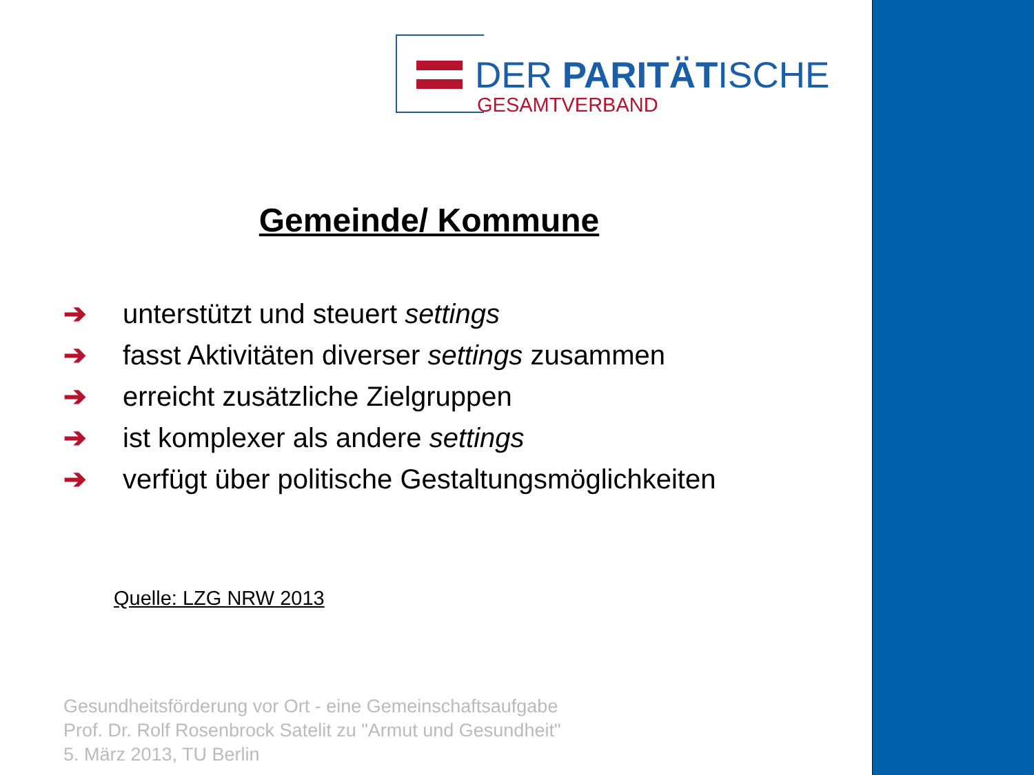DER PARITÄTISCHE
GESAMTVERBAND
Gemeinde/ Kommune
➔ unterstützt und steuert settings
➔ fasst Aktivitäten diverser settings zusammen
➔ erreicht zusätzliche Zielgruppen
➔ ist komplexer als andere settings
➔ verfügt über politische Gestaltungsmöglichkeiten
Quelle: LZG NRW 2013
Gesundheitsförderung vor Ort - eine Gemeinschaftsaufgabe
Prof. Dr. Rolf Rosenbrock Satelit zu "Armut und Gesundheit"
5. März 2013, TU Berlin